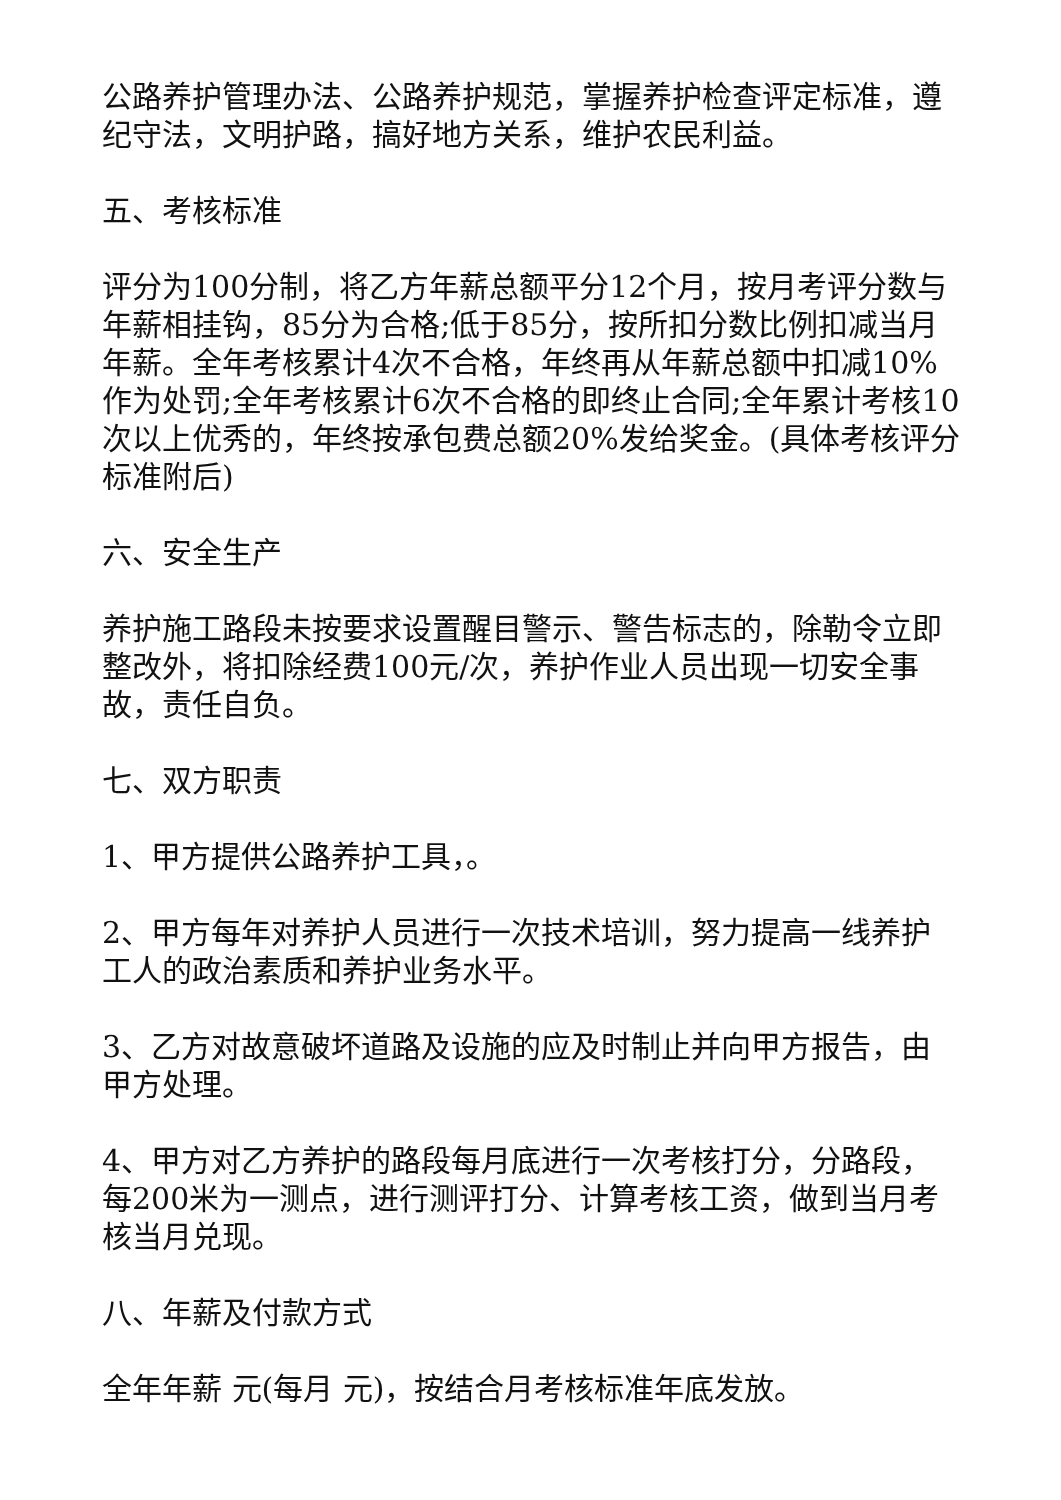公路养护管理办法、公路养护规范，掌握养护检查评定标准，遵纪守法，文明护路，搞好地方关系，维护农民利益。
五、考核标准
评分为100分制，将乙方年薪总额平分12个月，按月考评分数与年薪相挂钩，85分为合格;低于85分，按所扣分数比例扣减当月年薪。全年考核累计4次不合格，年终再从年薪总额中扣减10%作为处罚;全年考核累计6次不合格的即终止合同;全年累计考核10次以上优秀的，年终按承包费总额20%发给奖金。(具体考核评分标准附后)
六、安全生产
养护施工路段未按要求设置醒目警示、警告标志的，除勒令立即整改外，将扣除经费100元/次，养护作业人员出现一切安全事故，责任自负。
七、双方职责
1、甲方提供公路养护工具，。
2、甲方每年对养护人员进行一次技术培训，努力提高一线养护工人的政治素质和养护业务水平。
3、乙方对故意破坏道路及设施的应及时制止并向甲方报告，由甲方处理。
4、甲方对乙方养护的路段每月底进行一次考核打分，分路段，每200米为一测点，进行测评打分、计算考核工资，做到当月考核当月兑现。
八、年薪及付款方式
全年年薪 元(每月 元)，按结合月考核标准年底发放。